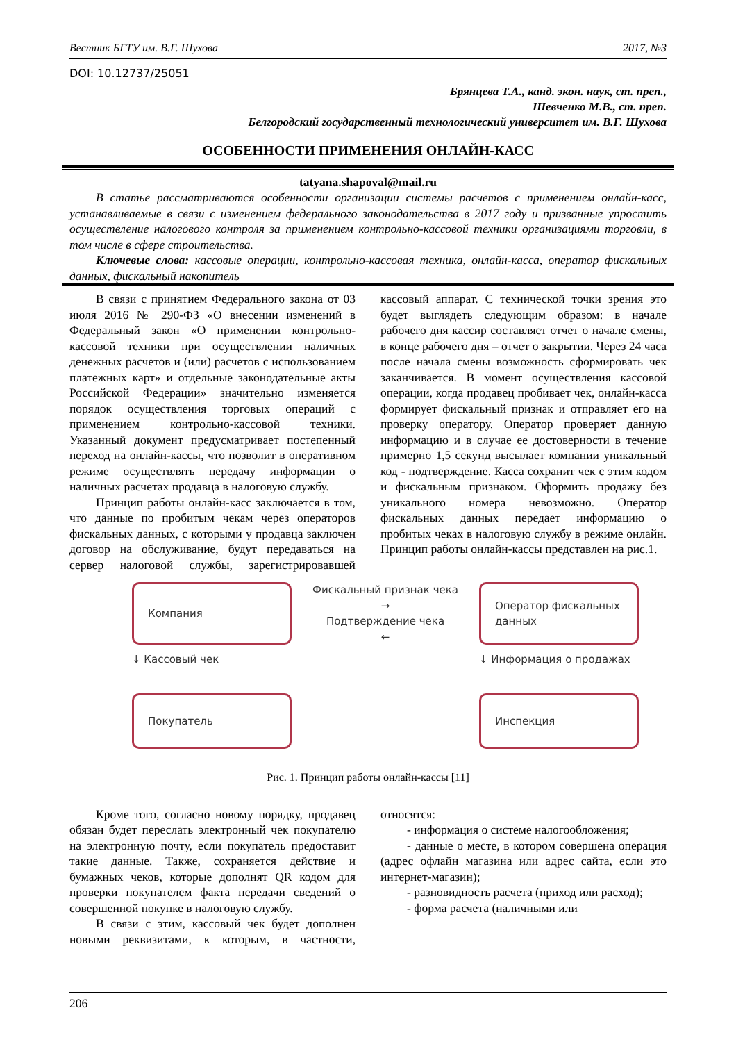Вестник БГТУ им. В.Г. Шухова 2017, №3
DOI: 10.12737/25051
Брянцева Т.А., канд. экон. наук, ст. преп.,
Шевченко М.В., ст. преп.
Белгородский государственный технологический университет им. В.Г. Шухова
ОСОБЕННОСТИ ПРИМЕНЕНИЯ ОНЛАЙН-КАСС
tatyana.shapoval@mail.ru
В статье рассматриваются особенности организации системы расчетов с применением онлайн-касс, устанавливаемые в связи с изменением федерального законодательства в 2017 году и призванные упростить осуществление налогового контроля за применением контрольно-кассовой техники организациями торговли, в том числе в сфере строительства.
Ключевые слова: кассовые операции, контрольно-кассовая техника, онлайн-касса, оператор фискальных данных, фискальный накопитель
В связи с принятием Федерального закона от 03 июля 2016 № 290-ФЗ «О внесении изменений в Федеральный закон «О применении контрольно-кассовой техники при осуществлении наличных денежных расчетов и (или) расчетов с использованием платежных карт» и отдельные законодательные акты Российской Федерации» значительно изменяется порядок осуществления торговых операций с применением контрольно-кассовой техники. Указанный документ предусматривает постепенный переход на онлайн-кассы, что позволит в оперативном режиме осуществлять передачу информации о наличных расчетах продавца в налоговую службу.
Принцип работы онлайн-касс заключается в том, что данные по пробитым чекам через операторов фискальных данных, с которыми у продавца заключен договор на обслуживание, будут передаваться на сервер налоговой службы, зарегистрировавшей кассовый аппарат. С технической точки зрения это будет выглядеть следующим образом: в начале рабочего дня кассир составляет отчет о начале смены, в конце рабочего дня – отчет о закрытии. Через 24 часа после начала смены возможность сформировать чек заканчивается. В момент осуществления кассовой операции, когда продавец пробивает чек, онлайн-касса формирует фискальный признак и отправляет его на проверку оператору. Оператор проверяет данную информацию и в случае ее достоверности в течение примерно 1,5 секунд высылает компании уникальный код - подтверждение. Касса сохранит чек с этим кодом и фискальным признаком. Оформить продажу без уникального номера невозможно. Оператор фискальных данных передает информацию о пробитых чеках в налоговую службу в режиме онлайн. Принцип работы онлайн-кассы представлен на рис.1.
Компания
Фискальный признак чека
→
Подтверждение чека
←
Оператор фискальных данных
↓ Кассовый чек
↓ Информация о продажах
Покупатель
Инспекция
Рис. 1. Принцип работы онлайн-кассы [11]
Кроме того, согласно новому порядку, продавец обязан будет переслать электронный чек покупателю на электронную почту, если покупатель предоставит такие данные. Также, сохраняется действие и бумажных чеков, которые дополнят QR кодом для проверки покупателем факта передачи сведений о совершенной покупке в налоговую службу.
В связи с этим, кассовый чек будет дополнен новыми реквизитами, к которым, в частности, относятся:
- информация о системе налогообложения;
- данные о месте, в котором совершена операция (адрес офлайн магазина или адрес сайта, если это интернет-магазин);
- разновидность расчета (приход или расход);
- форма расчета (наличными или
206